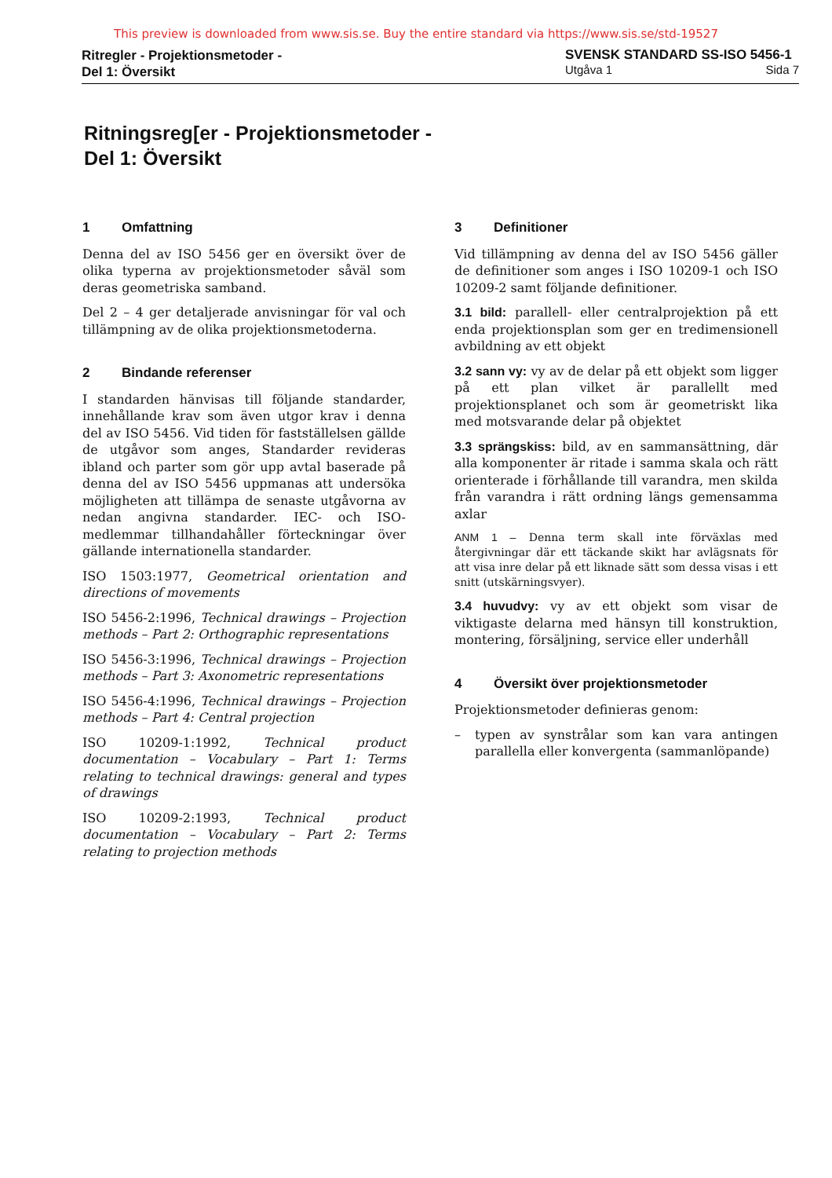This preview is downloaded from www.sis.se. Buy the entire standard via https://www.sis.se/std-19527
Ritregler - Projektionsmetoder -
Del 1: Översikt
SVENSK STANDARD SS-ISO 5456-1
Utgåva 1 Sida 7
Ritningsreg[er - Projektionsmetoder -
Del 1: Översikt
1 Omfattning
Denna del av ISO 5456 ger en översikt över de olika typerna av projektionsmetoder såväl som deras geometriska samband.
Del 2 – 4 ger detaljerade anvisningar för val och tillämpning av de olika projektionsmetoderna.
2 Bindande referenser
I standarden hänvisas till följande standarder, innehållande krav som även utgor krav i denna del av ISO 5456. Vid tiden för fastställelsen gällde de utgåvor som anges, Standarder revideras ibland och parter som gör upp avtal baserade på denna del av ISO 5456 uppmanas att undersöka möjligheten att tillämpa de senaste utgåvorna av nedan angivna standarder. IEC- och ISO-medlemmar tillhandahåller förteckningar över gällande internationella standarder.
ISO 1503:1977, Geometrical orientation and directions of movements
ISO 5456-2:1996, Technical drawings – Projection methods – Part 2: Orthographic representations
ISO 5456-3:1996, Technical drawings – Projection methods – Part 3: Axonometric representations
ISO 5456-4:1996, Technical drawings – Projection methods – Part 4: Central projection
ISO 10209-1:1992, Technical product documentation – Vocabulary – Part 1: Terms relating to technical drawings: general and types of drawings
ISO 10209-2:1993, Technical product documentation – Vocabulary – Part 2: Terms relating to projection methods
3 Definitioner
Vid tillämpning av denna del av ISO 5456 gäller de definitioner som anges i ISO 10209-1 och ISO 10209-2 samt följande definitioner.
3.1 bild: parallell- eller centralprojektion på ett enda projektionsplan som ger en tredimensionell avbildning av ett objekt
3.2 sann vy: vy av de delar på ett objekt som ligger på ett plan vilket är parallellt med projektionsplanet och som är geometriskt lika med motsvarande delar på objektet
3.3 sprängskiss: bild, av en sammansättning, där alla komponenter är ritade i samma skala och rätt orienterade i förhållande till varandra, men skilda från varandra i rätt ordning längs gemensamma axlar
ANM 1 – Denna term skall inte förväxlas med återgivningar där ett täckande skikt har avlägsnats för att visa inre delar på ett liknade sätt som dessa visas i ett snitt (utskärningsvyer).
3.4 huvudvy: vy av ett objekt som visar de viktigaste delarna med hänsyn till konstruktion, montering, försäljning, service eller underhåll
4 Översikt över projektionsmetoder
Projektionsmetoder definieras genom:
– typen av synstrålar som kan vara antingen parallella eller konvergenta (sammanlöpande)